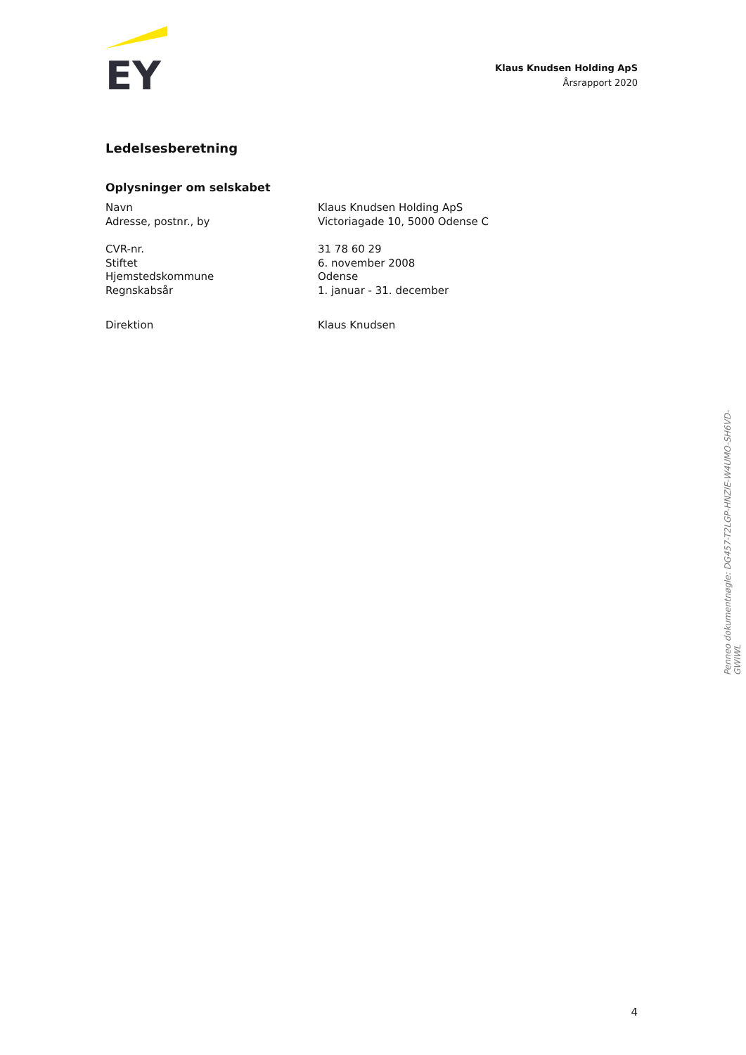EY
Klaus Knudsen Holding ApS
Årsrapport 2020
Ledelsesberetning
Oplysninger om selskabet
Navn Klaus Knudsen Holding ApS
Adresse, postnr., by Victoriagade 10, 5000 Odense C
CVR-nr. 31 78 60 29
Stiftet 6. november 2008
Hjemstedskommune Odense
Regnskabsår 1. januar - 31. december
Direktion Klaus Knudsen
Penneo dokumentnøgle: DG457-T2LGP-HNZIE-W4UMO-SH6VD-GWIWL
4